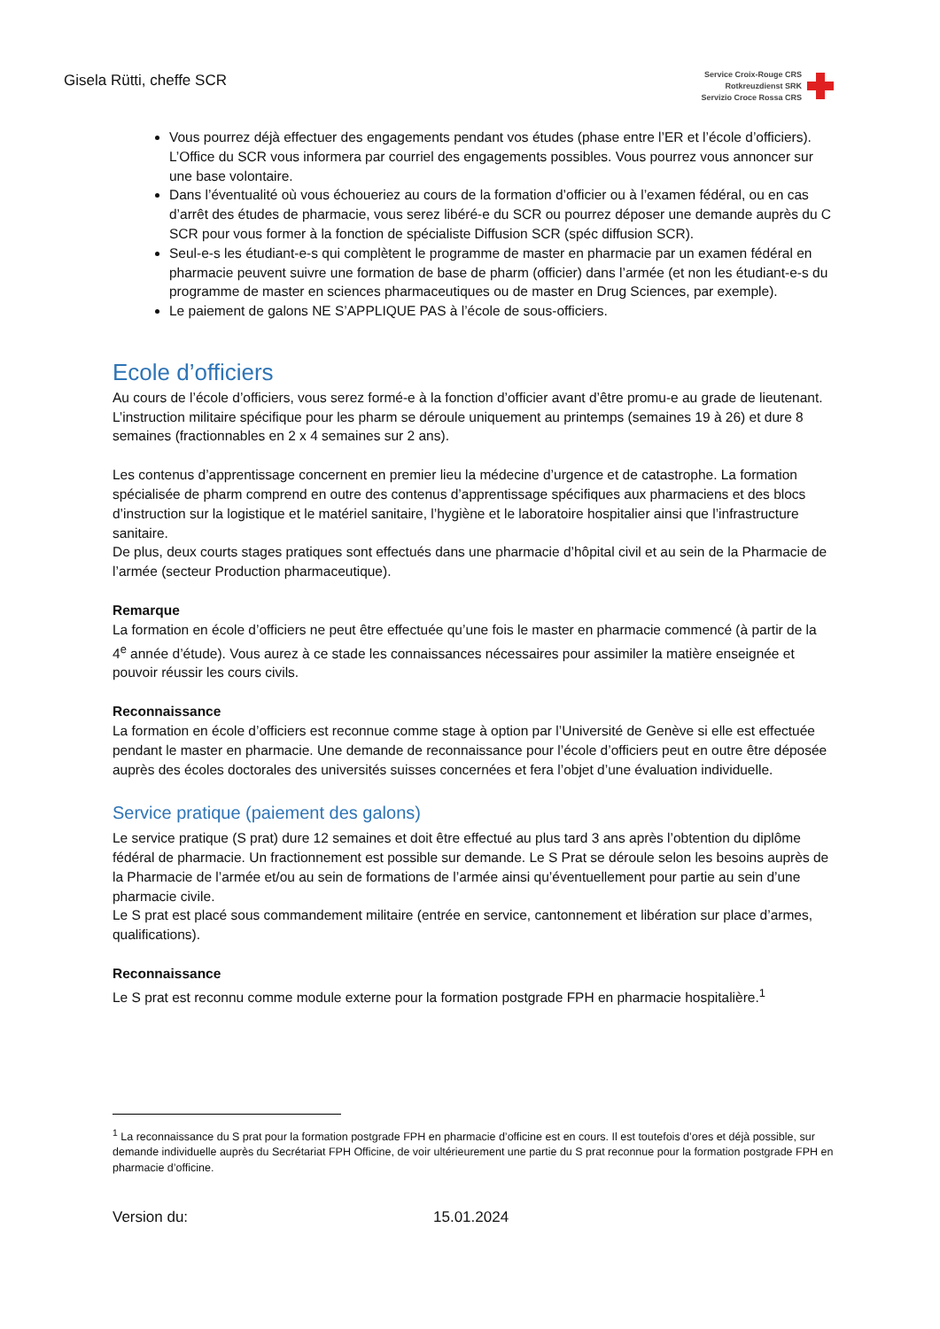Gisela Rütti, cheffe SCR
Service Croix-Rouge CRS
Rotkreuzdienst SRK
Servizio Croce Rossa CRS
Vous pourrez déjà effectuer des engagements pendant vos études (phase entre l’ER et l’école d’officiers). L’Office du SCR vous informera par courriel des engagements possibles. Vous pourrez vous annoncer sur une base volontaire.
Dans l’éventualité où vous échoueriez au cours de la formation d’officier ou à l’examen fédéral, ou en cas d’arrêt des études de pharmacie, vous serez libéré-e du SCR ou pourrez déposer une demande auprès du C SCR pour vous former à la fonction de spécialiste Diffusion SCR (spéc diffusion SCR).
Seul-e-s les étudiant-e-s qui complètent le programme de master en pharmacie par un examen fédéral en pharmacie peuvent suivre une formation de base de pharm (officier) dans l’armée (et non les étudiant-e-s du programme de master en sciences pharmaceutiques ou de master en Drug Sciences, par exemple).
Le paiement de galons NE S’APPLIQUE PAS à l’école de sous-officiers.
Ecole d’officiers
Au cours de l’école d’officiers, vous serez formé-e à la fonction d’officier avant d’être promu-e au grade de lieutenant. L’instruction militaire spécifique pour les pharm se déroule uniquement au printemps (semaines 19 à 26) et dure 8 semaines (fractionnables en 2 x 4 semaines sur 2 ans).
Les contenus d’apprentissage concernent en premier lieu la médecine d’urgence et de catastrophe. La formation spécialisée de pharm comprend en outre des contenus d’apprentissage spécifiques aux pharmaciens et des blocs d’instruction sur la logistique et le matériel sanitaire, l’hygiène et le laboratoire hospitalier ainsi que l’infrastructure sanitaire.
De plus, deux courts stages pratiques sont effectués dans une pharmacie d’hôpital civil et au sein de la Pharmacie de l’armée (secteur Production pharmaceutique).
Remarque
La formation en école d’officiers ne peut être effectuée qu’une fois le master en pharmacie commencé (à partir de la 4<sup>e</sup> année d’étude). Vous aurez à ce stade les connaissances nécessaires pour assimiler la matière enseignée et pouvoir réussir les cours civils.
Reconnaissance
La formation en école d’officiers est reconnue comme stage à option par l’Université de Genève si elle est effectuée pendant le master en pharmacie. Une demande de reconnaissance pour l’école d’officiers peut en outre être déposée auprès des écoles doctorales des universités suisses concernées et fera l’objet d’une évaluation individuelle.
Service pratique (paiement des galons)
Le service pratique (S prat) dure 12 semaines et doit être effectué au plus tard 3 ans après l’obtention du diplôme fédéral de pharmacie. Un fractionnement est possible sur demande. Le S Prat se déroule selon les besoins auprès de la Pharmacie de l’armée et/ou au sein de formations de l’armée ainsi qu’éventuellement pour partie au sein d’une pharmacie civile.
Le S prat est placé sous commandement militaire (entrée en service, cantonnement et libération sur place d’armes, qualifications).
Reconnaissance
Le S prat est reconnu comme module externe pour la formation postgrade FPH en pharmacie hospitalière.<sup>1</sup>
<sup>1</sup> La reconnaissance du S prat pour la formation postgrade FPH en pharmacie d’officine est en cours. Il est toutefois d’ores et déjà possible, sur demande individuelle auprès du Secrétariat FPH Officine, de voir ultérieurement une partie du S prat reconnue pour la formation postgrade FPH en pharmacie d’officine.
Version du: 15.01.2024